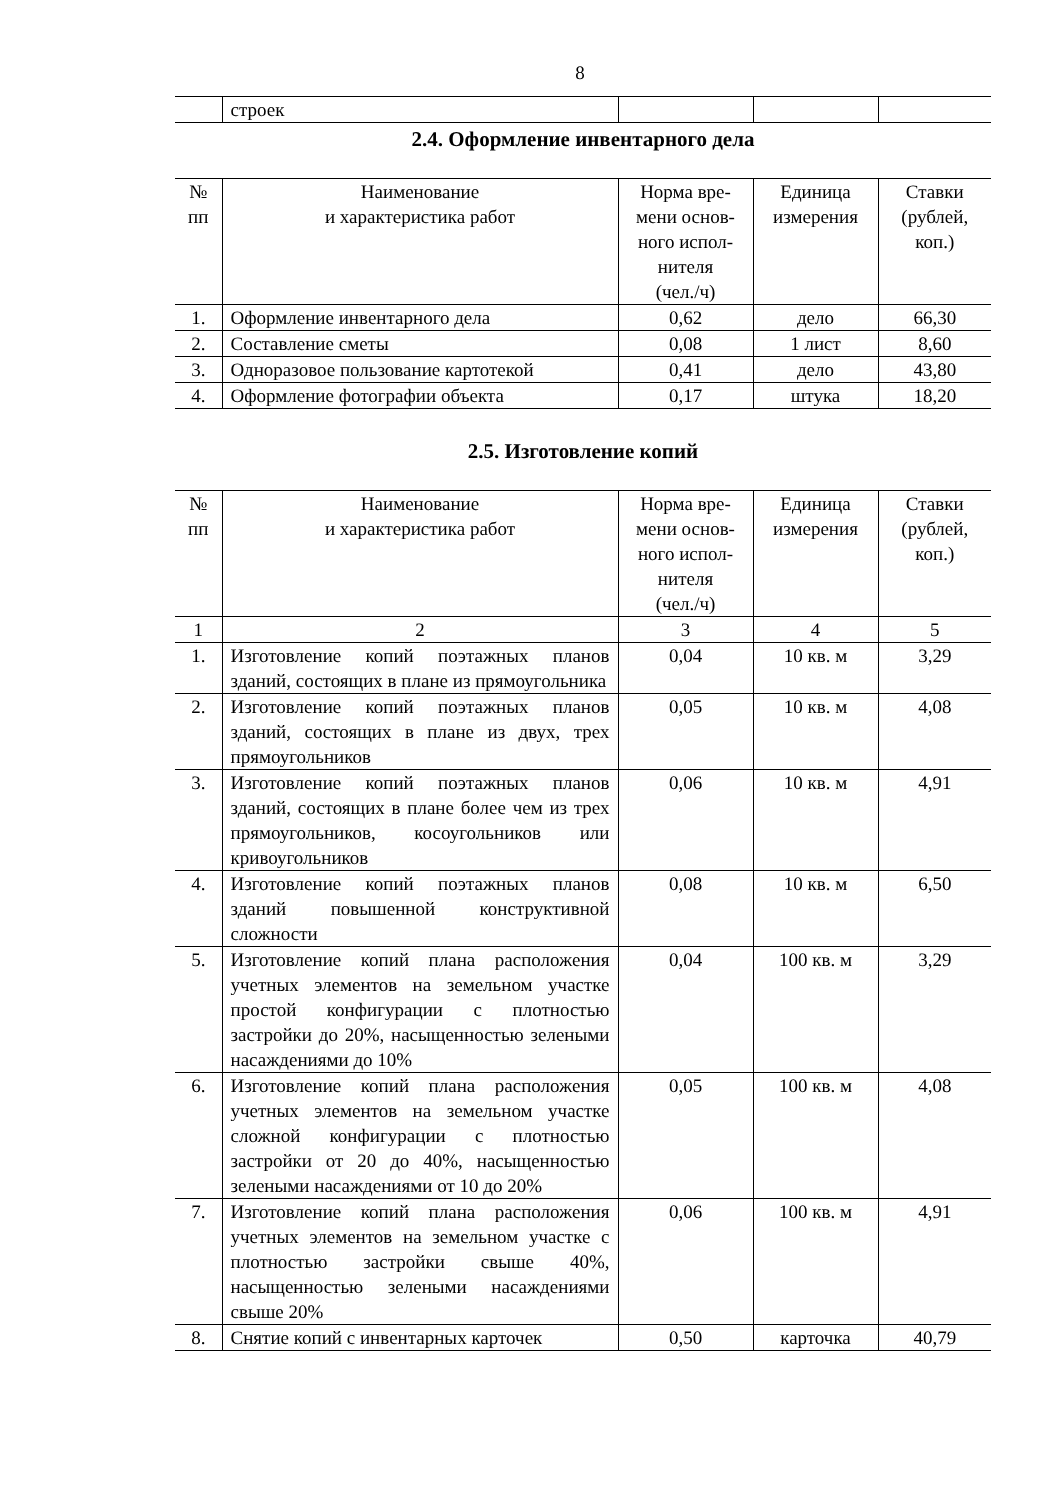8
| | строек | | | |
2.4. Оформление инвентарного дела
| № пп | Наименование и характеристика работ | Норма вре- мени основ- ного испол- нителя (чел./ч) | Единица измерения | Ставки (рублей, коп.) |
| --- | --- | --- | --- | --- |
| 1. | Оформление инвентарного дела | 0,62 | дело | 66,30 |
| 2. | Составление сметы | 0,08 | 1 лист | 8,60 |
| 3. | Одноразовое пользование картотекой | 0,41 | дело | 43,80 |
| 4. | Оформление фотографии объекта | 0,17 | штука | 18,20 |
2.5. Изготовление копий
| № пп | Наименование и характеристика работ | Норма вре- мени основ- ного испол- нителя (чел./ч) | Единица измерения | Ставки (рублей, коп.) |
| --- | --- | --- | --- | --- |
| 1 | 2 | 3 | 4 | 5 |
| 1. | Изготовление копий поэтажных планов зданий, состоящих в плане из прямоугольника | 0,04 | 10 кв. м | 3,29 |
| 2. | Изготовление копий поэтажных планов зданий, состоящих в плане из двух, трех прямоугольников | 0,05 | 10 кв. м | 4,08 |
| 3. | Изготовление копий поэтажных планов зданий, состоящих в плане более чем из трех прямоугольников, косоугольников или кривоугольников | 0,06 | 10 кв. м | 4,91 |
| 4. | Изготовление копий поэтажных планов зданий повышенной конструктивной сложности | 0,08 | 10 кв. м | 6,50 |
| 5. | Изготовление копий плана расположения учетных элементов на земельном участке простой конфигурации с плотностью застройки до 20%, насыщенностью зелеными насаждениями до 10% | 0,04 | 100 кв. м | 3,29 |
| 6. | Изготовление копий плана расположения учетных элементов на земельном участке сложной конфигурации с плотностью застройки от 20 до 40%, насыщенностью зелеными насаждениями от 10 до 20% | 0,05 | 100 кв. м | 4,08 |
| 7. | Изготовление копий плана расположения учетных элементов на земельном участке с плотностью застройки свыше 40%, насыщенностью зелеными насаждениями свыше 20% | 0,06 | 100 кв. м | 4,91 |
| 8. | Снятие копий с инвентарных карточек | 0,50 | карточка | 40,79 |